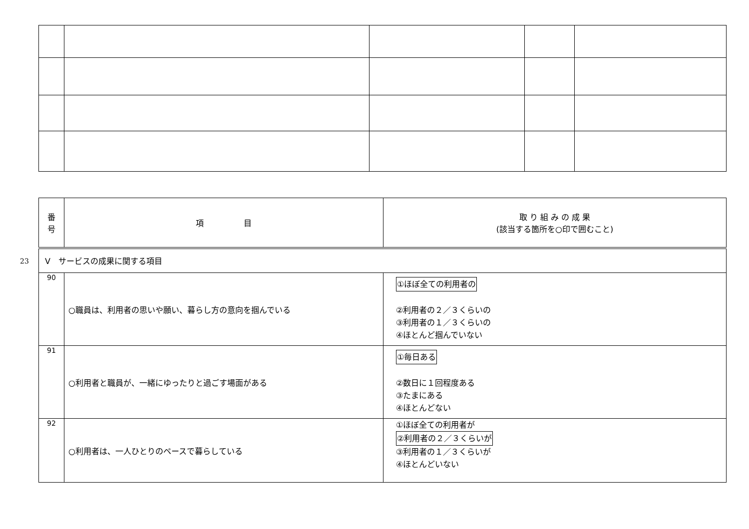23
| 番 号 | 項 目 | 取 り 組 み の 成 果 (該当する箇所を○印で囲むこと) |
| --- | --- | --- |
| V サービスの成果に関する項目 | | |
| 90 | ○職員は、利用者の思いや願い、暮らし方の意向を掴んでいる | ①ほぼ全ての利用者の ②利用者の２／３くらいの ③利用者の１／３くらいの ④ほとんど掴んでいない |
| 91 | ○利用者と職員が、一緒にゆったりと過ごす場面がある | ①毎日ある ②数日に１回程度ある ③たまにある ④ほとんどない |
| 92 | ○利用者は、一人ひとりのペースで暮らしている | ①ほぼ全ての利用者が ②利用者の２／３くらいが ③利用者の１／３くらいが ④ほとんどいない |